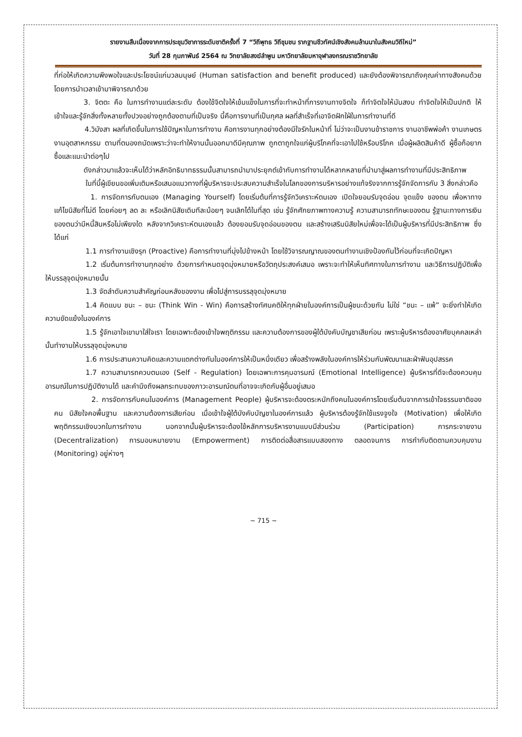รายงานสืบเนื่องจากการประชุมวิชาการระดับชาติครั้งที่ 7 “วิถีพุทธ วิถีชุมชน รากฐานชีวทัศน์เชิงสังคมล้านนาในสังคมวิถีใหม่”
วันที่ 28 กุมภาพันธ์ 2564 ณ วิทยาลัยสงฆ์ลำพูน มหาวิทยาลัยมหาจุฬาลงกรณราชวิทยาลัย
ที่ก่อให้เกิดความพึงพอใจและประโยชน์แก่มวลมนุษย์ (Human satisfaction and benefit produced) และยังต้องพิจารณาถึงคุณค่าทางสังคมด้วย โดยการนำเวลาเข้ามาพิจารณาด้วย
3. จิตตะ คือ ในการทำงานแต่ละระดับ ต้องใช้จิตใจให้เข้มแข็งในการที่จะทำหน้าที่การงานทางจิตใจ ก็ทำจิตใจให้มันสงบ ทำจิตใจให้เป็นปกติ ให้เข้าใจและรู้จักสิ่งทั้งหลายทั้งปวงอย่างถูกต้องตามที่เป็นจริง นี้คือการงานที่เป็นกุศล ผลที่สำเร็จที่เอาจิตฝักใฝ่ในการทำงานที่ดี
4.วิมังสา ผลที่เกิดขึ้นในการใช้ปัญหาในการทำงาน คือการงานทุกอย่างต้องมีใจรักในหน้าที่ ไม่ว่าจะเป็นงานข้าราชการ งานอาชีพพ่อค้า งานเกษตร งานอุตสาหกรรม ตามที่ตนองถนัดเพราะว่าจะทำให้งานนั้นออกมาดีมีคุณภาพ ถูกตาถูกใจแก่ผู้บริโภคที่จะเอาไปใช้หรือบริโภค เมื่อผู้ผลิตสินค้าดี ผู้ซื้อก็อยากซื้อและแนะนำต่อๆไป
ดังกล่าวมาแล้วจะเห็นได้ว่าหลักอิทธิบาทธรรมนั้นสามารถนำมาประยุกต์เข้ากับการทำงานได้หลากหลายที่นำมาสู่ผลการทำงานที่มีประสิทธิภาพ
ในที่นี้ผู้เขียนขอเพิ่มเติมหรือเสนอแนวทางที่ผู้บริหารจะประสบความสำเร็จในโลกของการบริหารอย่างแท้จริงจากการรู้จักจัดการกับ 3 สิ่งกล่าวคือ
1. การจัดการกับตนเอง (Managing Yourself) โดยเริ่มต้นที่การรู้จักวิเคราะห์ตนเอง เปิดใจยอมรับจุดอ่อน จุดแข็ง ของตน เพื่อหาทางแก้ไขนิสัยที่ไม่ดี โดยค่อยๆ ลด ละ หรือเลิกนิสัยเดิมทีละน้อยๆ จนเลิกได้ในที่สุด เช่น รู้จักศักยภาพทางความรู้ ความสามารถทักษะของตน รู้ฐานะทางการเงินของตนว่ามีหนี้สินหรือไม่เพียงใด หลังจากวิเคราะห์ตนเองแล้ว ต้องยอมรับจุดอ่อนของตน และสร้างเสริมนิสัยใหม่เพื่อจะได้เป็นผู้บริหารที่มีประสิทธิภาพ ซึ่งได้แก่
1.1 การทำงานเชิงรุก (Proactive) คือการทำงานที่มุ่งไปข้างหน้า โดยใช้วิจารณญาณของตนทำงานเชิงป้องกันไว้ก่อนที่จะเกิดปัญหา
1.2 เริ่มต้นการทำงานทุกอย่าง ด้วยการกำหนดจุดมุ่งหมายหรือวัตถุประสงค์เสมอ เพราะจะทำให้เห็นทิศทางในการทำงาน และวิธีการปฏิบัติเพื่อให้บรรลุจุดมุ่งหมายนั้น
1.3 จัดลำดับความสำคัญก่อนหลังของงาน เพื่อไปสู่การบรรลุจุดมุ่งหมาย
1.4 คิดแบบ ชนะ – ชนะ (Think Win - Win) คือการสร้างทัศนคติให้ทุกฝ่ายในองค์การเป็นผู้ชนะด้วยกัน ไม่ใช่ “ชนะ – แพ้” จะยิ่งทำให้เกิดความขัดแย้งในองค์การ
1.5 รู้จักเอาใจเขามาใส่ใจเรา โดยเฉพาะต้องเข้าใจพฤติกรรม และความต้องการของผู้ใต้บังคับบัญชาเสียก่อน เพราะผู้บริหารต้องอาศัยบุคคลเหล่านั้นทำงานให้บรรลุจุดมุ่งหมาย
1.6 การประสานความคิดและความแตกต่างกันในองค์การให้เป็นหนึ่งเดียว เพื่อสร้างพลังในองค์การให้ร่วมกันพัฒนาและฝ่าฟันอุปสรรค
1.7 ความสามารถควบตนเอง (Self - Regulation) โดยเฉพาะการคุมอารมณ์ (Emotional Intelligence) ผู้บริหารที่ดีจะต้องควบคุมอารมณ์ในการปฏิบัติงานได้ และคำนึงถึงผลกระทบของภาวะอารมณ์ตนที่อาจจะเกิดกับผู้อื่นอยู่เสมอ
2. การจัดการกับคนในองค์การ (Management People) ผู้บริหารจะต้องตระหนักถึงคนในองค์การโดยเริ่มต้นจากการเข้าใจธรรมชาติของคน นิสัยใจคอพื้นฐาน และความต้องการเสียก่อน เมื่อเข้าใจผู้ใต้บังคับบัญชาในองค์การแล้ว ผู้บริหารต้องรู้จักใช้แรงจูงใจ (Motivation) เพื่อให้เกิดพฤติกรรมเชิงบวกในการทำงาน นอกจากนั้นผู้บริหารจะต้องใช้หลักการบริหารงานแบบมีส่วนร่วม (Participation) การกระจายงาน (Decentralization) การมอบหมายงาน (Empowerment) การติดต่อสื่อสารแบบสองทาง ตลอดจนการ การกำกับติดตามควบคุมงาน (Monitoring) อยู่ห่างๆ
~ 715 ~